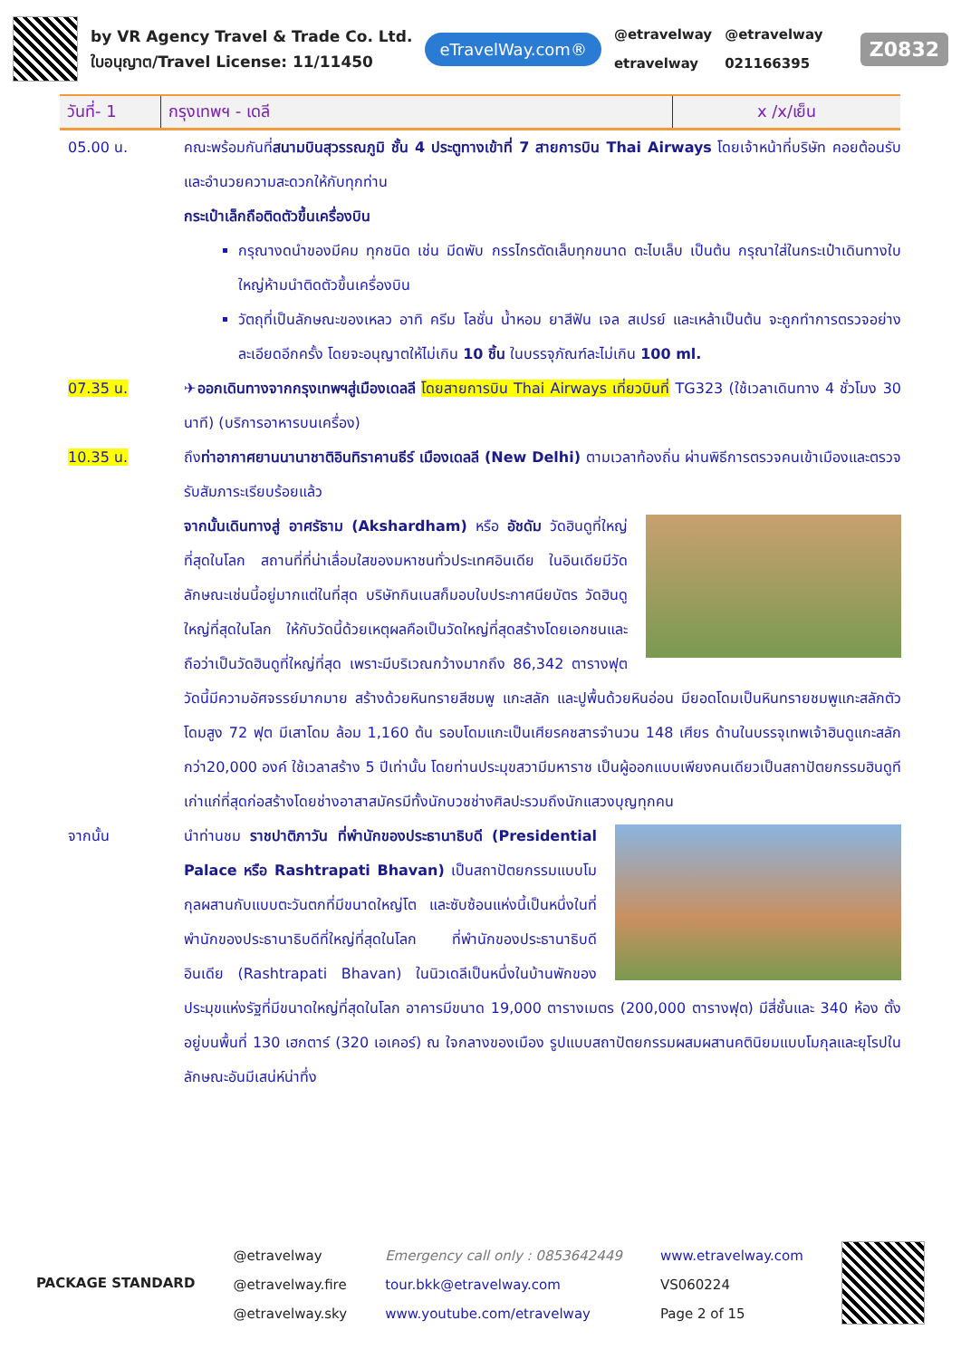by VR Agency Travel & Trade Co. Ltd.
ใบอนุญาต/Travel License: 11/11450
eTravelWay.com®
@etravelway
etravelway
@etravelway
021166395
Z0832
| วันที่- 1 | กรุงเทพฯ - เดลี | x /x/เย็น |
05.00 น. คณะพร้อมกันที่สนามบินสุวรรณภูมิ ชั้น 4 ประตูทางเข้าที่ 7 สายการบิน Thai Airways โดยเจ้าหน้าที่บริษัท คอยต้อนรับและอำนวยความสะดวกให้กับทุกท่าน
กระเป๋าเล็กถือติดตัวขึ้นเครื่องบิน
กรุณางดนำของมีคม ทุกชนิด เช่น มีดพับ กรรไกรตัดเล็บทุกขนาด ตะไบเล็บ เป็นต้น กรุณาใส่ในกระเป๋าเดินทางใบใหญ่ห้ามนำติดตัวขึ้นเครื่องบิน
วัตถุที่เป็นลักษณะของเหลว อาทิ ครีม โลชั่น น้ำหอม ยาสีฟัน เจล สเปรย์ และเหล้าเป็นต้น จะถูกทำการตรวจอย่างละเอียดอีกครั้ง โดยจะอนุญาตให้ไม่เกิน 10 ชิ้น ในบรรจุภัณฑ์ละไม่เกิน 100 ml.
07.35 น. ✈ออกเดินทางจากกรุงเทพฯสู่เมืองเดลลี โดยสายการบิน Thai Airways เที่ยวบินที่ TG323 (ใช้เวลาเดินทาง 4 ชั่วโมง 30 นาที) (บริการอาหารบนเครื่อง)
10.35 น. ถึงท่าอากาศยานนานาชาติอินทิราคานธีร์ เมืองเดลลี (New Delhi) ตามเวลาท้องถิ่น ผ่านพิธีการตรวจคนเข้าเมืองและตรวจรับสัมภาระเรียบร้อยแล้ว
จากนั้นเดินทางสู่ อาศรัธาม (Akshardham) หรือ อัชดัม วัดฮินดูที่ใหญ่ที่สุดในโลก สถานที่ที่น่าเลื่อมใสของมหาชนทั่วประเทศอินเดีย ในอินเดียมีวัดลักษณะเช่นนี้อยู่มากแต่ในที่สุด บริษัทกินเนสก็มอบใบประกาศนียบัตร วัดฮินดูใหญ่ที่สุดในโลก ให้กับวัดนี้ด้วยเหตุผลคือเป็นวัดใหญ่ที่สุดสร้างโดยเอกชนและถือว่าเป็นวัดฮินดูที่ใหญ่ที่สุด เพราะมีบริเวณกว้างมากถึง 86,342 ตารางฟุต วัดนี้มีความอัศจรรย์มากมาย สร้างด้วยหินทรายสีชมพู แกะสลัก และปูพื้นด้วยหินอ่อน มียอดโดมเป็นหินทรายชมพูแกะสลักตัวโดมสูง 72 ฟุต มีเสาโดม ล้อม 1,160 ต้น รอบโดมแกะเป็นเศียรคชสารจำนวน 148 เศียร ด้านในบรรจุเทพเจ้าฮินดูแกะสลักกว่า20,000 องค์ ใช้เวลาสร้าง 5 ปีเท่านั้น โดยท่านประมุขสวามีมหาราช เป็นผู้ออกแบบเพียงคนเดียวเป็นสถาปัตยกรรมฮินดูที เก่าแก่ที่สุดก่อสร้างโดยช่างอาสาสมัครมีทั้งนักบวชช่างศิลปะรวมถึงนักแสวงบุญทุกคน
จากนั้น นำท่านชม ราชปาติภาวัน ที่พำนักของประธานาธิบดี (Presidential Palace หรือ Rashtrapati Bhavan) เป็นสถาปัตยกรรมแบบโมกุลผสานกับแบบตะวันตกที่มีขนาดใหญ่โต และซับซ้อนแห่งนี้เป็นหนึ่งในที่พำนักของประธานาธิบดีที่ใหญ่ที่สุดในโลก ที่พำนักของประธานาธิบดีอินเดีย (Rashtrapati Bhavan) ในนิวเดลีเป็นหนึ่งในบ้านพักของประมุขแห่งรัฐที่มีขนาดใหญ่ที่สุดในโลก อาคารมีขนาด 19,000 ตารางเมตร (200,000 ตารางฟุต) มีสี่ชั้นและ 340 ห้อง ตั้งอยู่บนพื้นที่ 130 เฮกตาร์ (320 เอเคอร์) ณ ใจกลางของเมือง รูปแบบสถาปัตยกรรมผสมผสานคตินิยมแบบโมกุลและยุโรปในลักษณะอันมีเสน่ห์น่าทึ่ง
PACKAGE STANDARD
@etravelway
@etravelway.fire
@etravelway.sky
Emergency call only : 0853642449
tour.bkk@etravelway.com
www.youtube.com/etravelway
www.etravelway.com
VS060224
Page 2 of 15